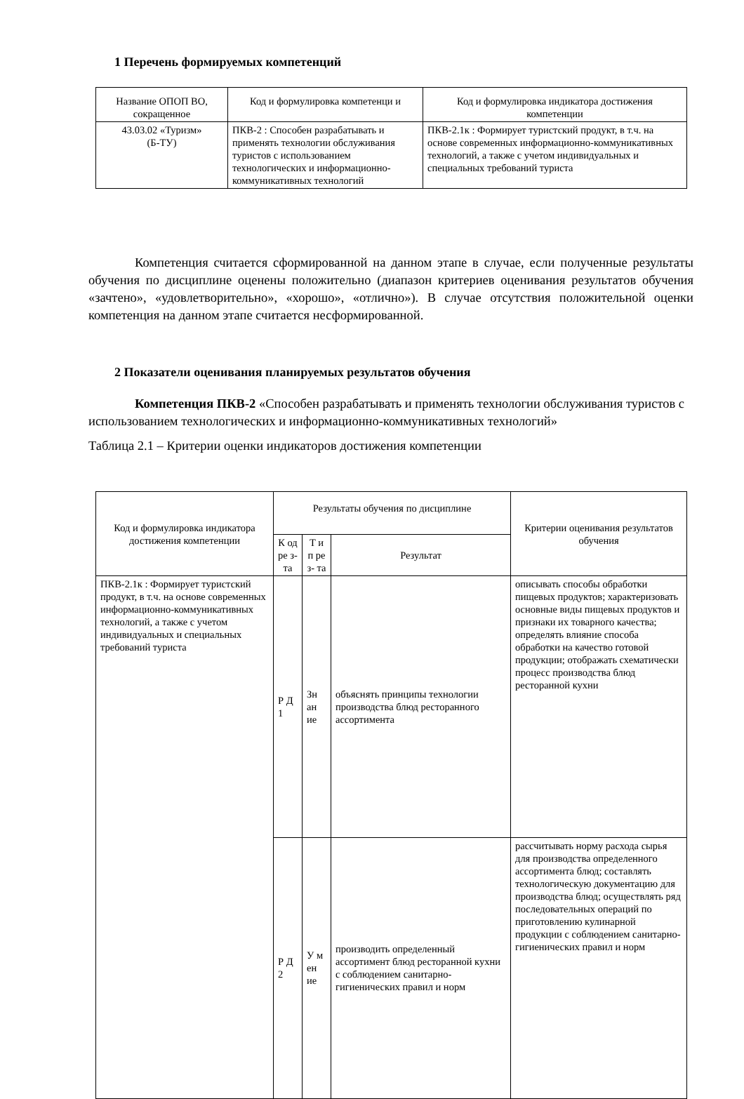1 Перечень формируемых компетенций
| Название ОПОП ВО, сокращенное | Код и формулировка компетенци и | Код и формулировка индикатора достижения компетенции |
| --- | --- | --- |
| 43.03.02 «Туризм» (Б-ТУ) | ПКВ-2 : Способен разрабатывать и применять технологии обслуживания туристов с использованием технологических и информационно-коммуникативных технологий | ПКВ-2.1к : Формирует туристский продукт, в т.ч. на основе современных информационно-коммуникативных технологий, а также с учетом индивидуальных и специальных требований туриста |
Компетенция считается сформированной на данном этапе в случае, если полученные результаты обучения по дисциплине оценены положительно (диапазон критериев оценивания результатов обучения «зачтено», «удовлетворительно», «хорошо», «отлично»). В случае отсутствия положительной оценки компетенция на данном этапе считается несформированной.
2 Показатели оценивания планируемых результатов обучения
Компетенция ПКВ-2 «Способен разрабатывать и применять технологии обслуживания туристов с использованием технологических и информационно-коммуникативных технологий»
Таблица 2.1 – Критерии оценки индикаторов достижения компетенции
| Код и формулировка индикатора достижения компетенции | Результаты обучения по дисциплине | | | Критерии оценивания результатов обучения |
| --- | --- | --- | --- | --- |
| | К од ре з- та | Т и п ре з- та | Результат | |
| ПКВ-2.1к : Формирует туристский продукт, в т.ч. на основе современных информационно-коммуникативных технологий, а также с учетом индивидуальных и специальных требований туриста | Р Д 1 | Зн ан ие | объяснять принципы технологии производства блюд ресторанного ассортимента | описывать способы обработки пищевых продуктов; характеризовать основные виды пищевых продуктов и признаки их товарного качества; определять влияние способа обработки на качество готовой продукции; отображать схематически процесс производства блюд ресторанной кухни |
| | Р Д 2 | У м ен ие | производить определенный ассортимент блюд ресторанной кухни с соблюдением санитарно-гигиенических правил и норм | рассчитывать норму расхода сырья для производства определенного ассортимента блюд; составлять технологическую документацию для производства блюд; осуществлять ряд последовательных операций по приготовлению кулинарной продукции с соблюдением санитарно-гигиенических правил и норм |